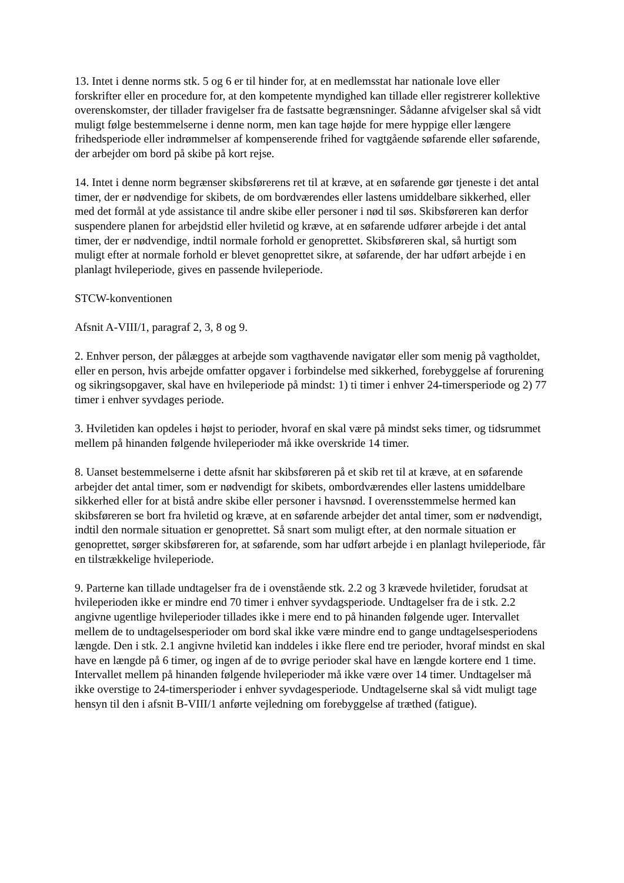13. Intet i denne norms stk. 5 og 6 er til hinder for, at en medlemsstat har nationale love eller forskrifter eller en procedure for, at den kompetente myndighed kan tillade eller registrerer kollektive overenskomster, der tillader fravigelser fra de fastsatte begrænsninger. Sådanne afvigelser skal så vidt muligt følge bestemmelserne i denne norm, men kan tage højde for mere hyppige eller længere frihedsperiode eller indrømmelser af kompenserende frihed for vagtgående søfarende eller søfarende, der arbejder om bord på skibe på kort rejse.
14. Intet i denne norm begrænser skibsførerens ret til at kræve, at en søfarende gør tjeneste i det antal timer, der er nødvendige for skibets, de om bordværendes eller lastens umiddelbare sikkerhed, eller med det formål at yde assistance til andre skibe eller personer i nød til søs. Skibsføreren kan derfor suspendere planen for arbejdstid eller hviletid og kræve, at en søfarende udfører arbejde i det antal timer, der er nødvendige, indtil normale forhold er genoprettet. Skibsføreren skal, så hurtigt som muligt efter at normale forhold er blevet genoprettet sikre, at søfarende, der har udført arbejde i en planlagt hvileperiode, gives en passende hvileperiode.
STCW-konventionen
Afsnit A-VIII/1, paragraf 2, 3, 8 og 9.
2. Enhver person, der pålægges at arbejde som vagthavende navigatør eller som menig på vagtholdet, eller en person, hvis arbejde omfatter opgaver i forbindelse med sikkerhed, forebyggelse af forurening og sikringsopgaver, skal have en hvileperiode på mindst: 1) ti timer i enhver 24-timersperiode og 2) 77 timer i enhver syvdages periode.
3. Hviletiden kan opdeles i højst to perioder, hvoraf en skal være på mindst seks timer, og tidsrummet mellem på hinanden følgende hvileperioder må ikke overskride 14 timer.
8. Uanset bestemmelserne i dette afsnit har skibsføreren på et skib ret til at kræve, at en søfarende arbejder det antal timer, som er nødvendigt for skibets, ombordværendes eller lastens umiddelbare sikkerhed eller for at bistå andre skibe eller personer i havsnød. I overensstemmelse hermed kan skibsføreren se bort fra hviletid og kræve, at en søfarende arbejder det antal timer, som er nødvendigt, indtil den normale situation er genoprettet. Så snart som muligt efter, at den normale situation er genoprettet, sørger skibsføreren for, at søfarende, som har udført arbejde i en planlagt hvileperiode, får en tilstrækkelige hvileperiode.
9. Parterne kan tillade undtagelser fra de i ovenstående stk. 2.2 og 3 krævede hviletider, forudsat at hvileperioden ikke er mindre end 70 timer i enhver syvdagsperiode. Undtagelser fra de i stk. 2.2 angivne ugentlige hvileperioder tillades ikke i mere end to på hinanden følgende uger. Intervallet mellem de to undtagelsesperioder om bord skal ikke være mindre end to gange undtagelsesperiodens længde. Den i stk. 2.1 angivne hviletid kan inddeles i ikke flere end tre perioder, hvoraf mindst en skal have en længde på 6 timer, og ingen af de to øvrige perioder skal have en længde kortere end 1 time. Intervallet mellem på hinanden følgende hvileperioder må ikke være over 14 timer. Undtagelser må ikke overstige to 24-timersperioder i enhver syvdagesperiode. Undtagelserne skal så vidt muligt tage hensyn til den i afsnit B-VIII/1 anførte vejledning om forebyggelse af træthed (fatigue).